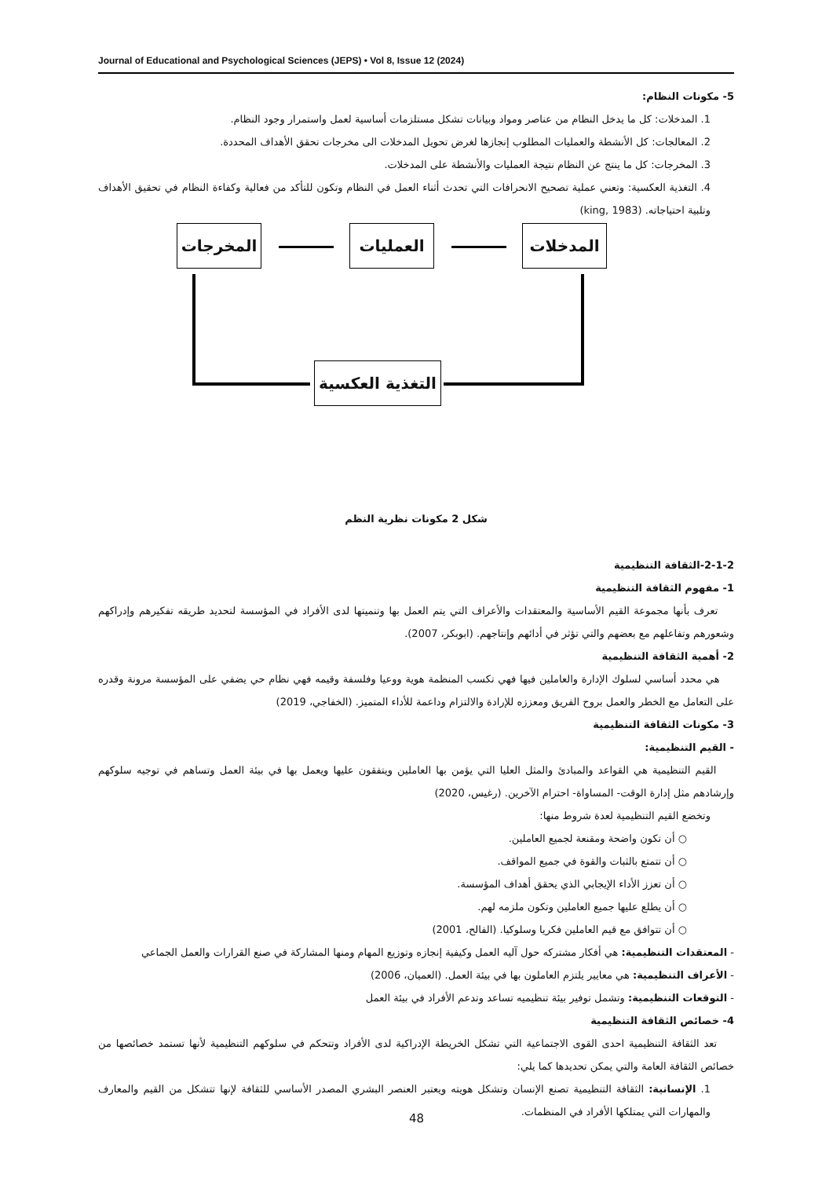Journal of Educational and Psychological Sciences (JEPS) • Vol 8, Issue 12 (2024)
5- مكونات النظام:
1. المدخلات: كل ما يدخل النظام من عناصر ومواد وبيانات تشكل مستلزمات أساسية لعمل واستمرار وجود النظام.
2. المعالجات: كل الأنشطة والعمليات المطلوب إنجازها لغرض تحويل المدخلات الى مخرجات تحقق الأهداف المحددة.
3. المخرجات: كل ما ينتج عن النظام نتيجة العمليات والأنشطة على المدخلات.
4. التغذية العكسية: وتعني عملية تصحيح الانحرافات التي تحدث أثناء العمل في النظام وتكون للتأكد من فعالية وكفاءة النظام في تحقيق الأهداف وتلبية احتياجاته. (king, 1983)
المدخلات
العمليات
المخرجات
التغذية العكسية
شكل 2 مكونات نظرية النظم
2-1-2-الثقافة التنظيمية
1- مفهوم الثقافة التنظيمية
تعرف بأنها مجموعة القيم الأساسية والمعتقدات والأعراف التي يتم العمل بها وتنميتها لدى الأفراد في المؤسسة لتحديد طريقه تفكيرهم وإدراكهم وشعورهم وتفاعلهم مع بعضهم والتي تؤثر في أدائهم وإنتاجهم. (ابوبكر، 2007).
2- أهمية الثقافة التنظيمية
هي محدد أساسي لسلوك الإدارة والعاملين فيها فهي تكسب المنظمة هوية ووعيا وفلسفة وقيمه فهي نظام حي يضفي على المؤسسة مرونة وقدره على التعامل مع الخطر والعمل بروح الفريق ومعززه للإرادة والالتزام وداعمة للأداء المتميز. (الخفاجي، 2019)
3- مكونات الثقافة التنظيمية
- القيم التنظيمية:
القيم التنظيمية هي القواعد والمبادئ والمثل العليا التي يؤمن بها العاملين ويتفقون عليها ويعمل بها في بيئة العمل وتساهم في توجيه سلوكهم وإرشادهم مثل إدارة الوقت- المساواة- احترام الآخرين. (رغيس، 2020)
وتخضع القيم التنظيمية لعدة شروط منها:
○ أن تكون واضحة ومقنعة لجميع العاملين.
○ أن تتمتع بالثبات والقوة في جميع المواقف.
○ أن تعزز الأداء الإيجابي الذي يحقق أهداف المؤسسة.
○ أن يطلع عليها جميع العاملين وتكون ملزمه لهم.
○ أن تتوافق مع قيم العاملين فكريا وسلوكيا. (الفالح، 2001)
- المعتقدات التنظيمية: هي أفكار مشتركه حول آليه العمل وكيفية إنجازه وتوزيع المهام ومنها المشاركة في صنع القرارات والعمل الجماعي
- الأعراف التنظيمية: هي معايير يلتزم العاملون بها في بيئة العمل. (العميان، 2006)
- التوقعات التنظيمية: وتشمل توفير بيئة تنظيميه تساعد وتدعم الأفراد في بيئة العمل
4- خصائص الثقافة التنظيمية
تعد الثقافة التنظيمية احدى القوى الاجتماعية التي تشكل الخريطة الإدراكية لدى الأفراد وتتحكم في سلوكهم التنظيمية لأنها تستمد خصائصها من خصائص الثقافة العامة والتي يمكن تحديدها كما يلي:
1. الإنسانية: الثقافة التنظيمية تصنع الإنسان وتشكل هويته ويعتبر العنصر البشري المصدر الأساسي للثقافة لإنها تتشكل من القيم والمعارف والمهارات التي يمتلكها الأفراد في المنظمات.
48